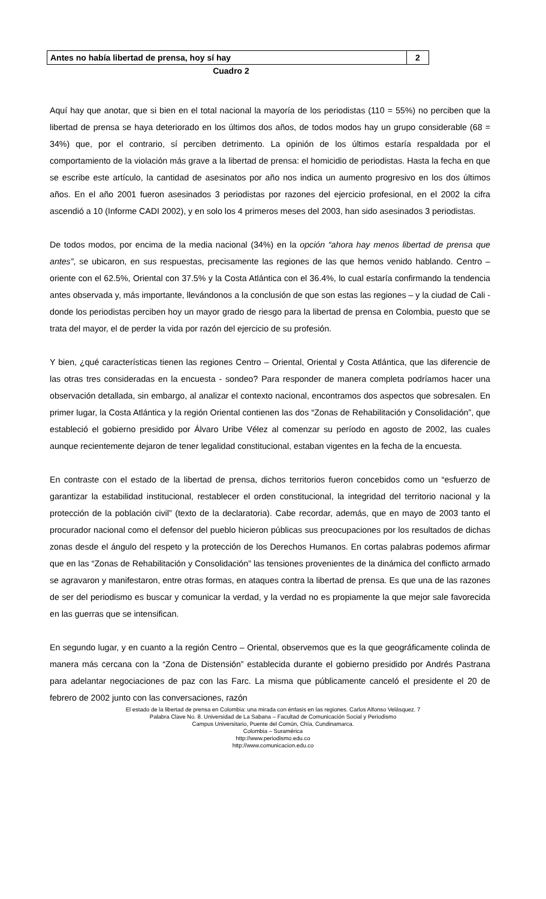| Antes no había libertad de prensa, hoy sí hay | 2 |
Cuadro 2
Aquí hay que anotar, que si bien en el total nacional la mayoría de los periodistas (110 = 55%) no perciben que la libertad de prensa se haya deteriorado en los últimos dos años, de todos modos hay un grupo considerable (68 = 34%) que, por el contrario, sí perciben detrimento. La opinión de los últimos estaría respaldada por el comportamiento de la violación más grave a la libertad de prensa: el homicidio de periodistas. Hasta la fecha en que se escribe este artículo, la cantidad de asesinatos por año nos indica un aumento progresivo en los dos últimos años. En el año 2001 fueron asesinados 3 periodistas por razones del ejercicio profesional, en el 2002 la cifra ascendió a 10 (Informe CADI 2002), y en solo los 4 primeros meses del 2003, han sido asesinados 3 periodistas.
De todos modos, por encima de la media nacional (34%) en la opción “ahora hay menos libertad de prensa que antes”, se ubicaron, en sus respuestas, precisamente las regiones de las que hemos venido hablando. Centro – oriente con el 62.5%, Oriental con 37.5% y la Costa Atlántica con el 36.4%, lo cual estaría confirmando la tendencia antes observada y, más importante, llevándonos a la conclusión de que son estas las regiones – y la ciudad de Cali - donde los periodistas perciben hoy un mayor grado de riesgo para la libertad de prensa en Colombia, puesto que se trata del mayor, el de perder la vida por razón del ejercicio de su profesión.
Y bien, ¿qué características tienen las regiones Centro – Oriental, Oriental y Costa Atlántica, que las diferencie de las otras tres consideradas en la encuesta - sondeo? Para responder de manera completa podríamos hacer una observación detallada, sin embargo, al analizar el contexto nacional, encontramos dos aspectos que sobresalen. En primer lugar, la Costa Atlántica y la región Oriental contienen las dos “Zonas de Rehabilitación y Consolidación”, que estableció el gobierno presidido por Álvaro Uribe Vélez al comenzar su período en agosto de 2002, las cuales aunque recientemente dejaron de tener legalidad constitucional, estaban vigentes en la fecha de la encuesta.
En contraste con el estado de la libertad de prensa, dichos territorios fueron concebidos como un “esfuerzo de garantizar la estabilidad institucional, restablecer el orden constitucional, la integridad del territorio nacional y la protección de la población civil” (texto de la declaratoria). Cabe recordar, además, que en mayo de 2003 tanto el procurador nacional como el defensor del pueblo hicieron públicas sus preocupaciones por los resultados de dichas zonas desde el ángulo del respeto y la protección de los Derechos Humanos. En cortas palabras podemos afirmar que en las “Zonas de Rehabilitación y Consolidación” las tensiones provenientes de la dinámica del conflicto armado se agravaron y manifestaron, entre otras formas, en ataques contra la libertad de prensa. Es que una de las razones de ser del periodismo es buscar y comunicar la verdad, y la verdad no es propiamente la que mejor sale favorecida en las guerras que se intensifican.
En segundo lugar, y en cuanto a la región Centro – Oriental, observemos que es la que geográficamente colinda de manera más cercana con la “Zona de Distensión” establecida durante el gobierno presidido por Andrés Pastrana para adelantar negociaciones de paz con las Farc. La misma que públicamente canceló el presidente el 20 de febrero de 2002 junto con las conversaciones, razón
El estado de la libertad de prensa en Colombia: una mirada con énfasis en las regiones. Carlos Alfonso Velásquez. 7
Palabra Clave No. 8. Universidad de La Sabana – Facultad de Comunicación Social y Periodismo
Campus Universitario, Puente del Común, Chía, Cundinamarca.
Colombia – Suramérica
http://www.periodismo.edu.co
http://www.comunicacion.edu.co